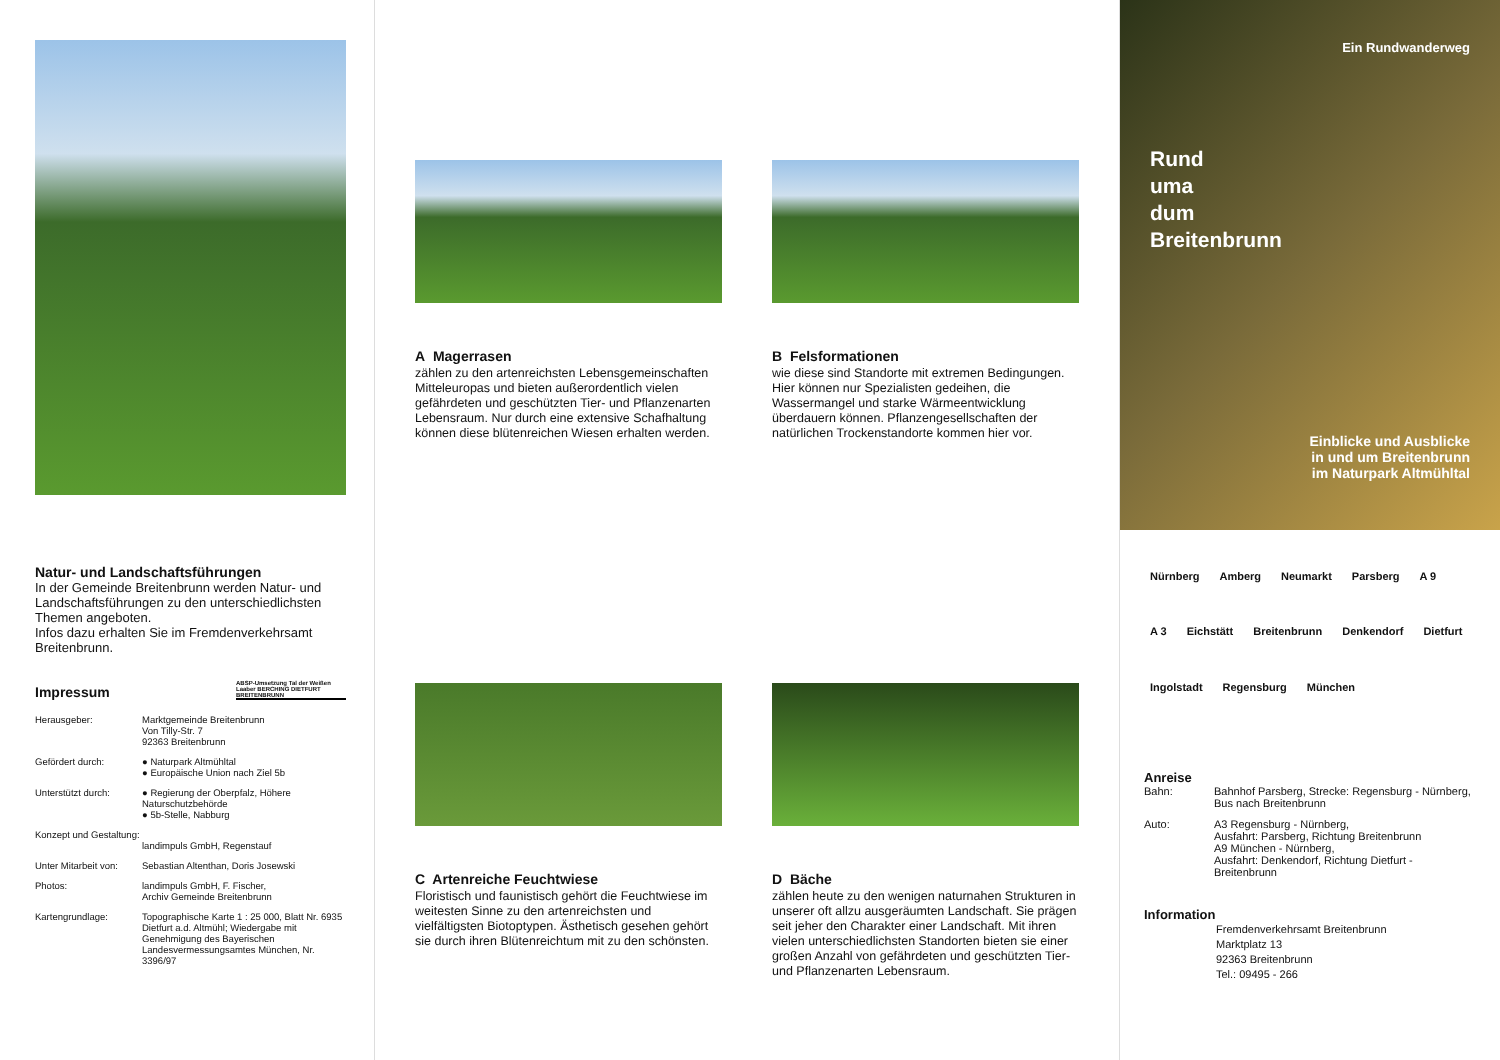Natur- und Landschaftsführungen
In der Gemeinde Breitenbrunn werden Natur- und Landschaftsführungen zu den unterschiedlichsten Themen angeboten.
Infos dazu erhalten Sie im Fremdenverkehrsamt Breitenbrunn.
Impressum
ABSP-Umsetzung Tal der Weißen Laaber BERCHING DIETFURT BREITENBRUNN
| Herausgeber: | Marktgemeinde Breitenbrunn Von Tilly-Str. 7 92363 Breitenbrunn |
| Gefördert durch: | ● Naturpark Altmühltal ● Europäische Union nach Ziel 5b |
| Unterstützt durch: | ● Regierung der Oberpfalz, Höhere Naturschutzbehörde ● 5b-Stelle, Nabburg |
| Konzept und Gestaltung: | landimpuls GmbH, Regenstauf |
| Unter Mitarbeit von: | Sebastian Altenthan, Doris Josewski |
| Photos: | landimpuls GmbH, F. Fischer, Archiv Gemeinde Breitenbrunn |
| Kartengrundlage: | Topographische Karte 1 : 25 000, Blatt Nr. 6935 Dietfurt a.d. Altmühl; Wiedergabe mit Genehmigung des Bayerischen Landesvermessungsamtes München, Nr. 3396/97 |
A Magerrasen
zählen zu den artenreichsten Lebensgemeinschaften Mitteleuropas und bieten außerordentlich vielen gefährdeten und geschützten Tier- und Pflanzenarten Lebensraum. Nur durch eine extensive Schafhaltung können diese blütenreichen Wiesen erhalten werden.
B Felsformationen
wie diese sind Standorte mit extremen Bedingungen. Hier können nur Spezialisten gedeihen, die Wassermangel und starke Wärmeentwicklung überdauern können. Pflanzengesellschaften der natürlichen Trockenstandorte kommen hier vor.
C Artenreiche Feuchtwiese
Floristisch und faunistisch gehört die Feuchtwiese im weitesten Sinne zu den artenreichsten und vielfältigsten Biotoptypen. Ästhetisch gesehen gehört sie durch ihren Blütenreichtum mit zu den schönsten.
D Bäche
zählen heute zu den wenigen naturnahen Strukturen in unserer oft allzu ausgeräumten Landschaft. Sie prägen seit jeher den Charakter einer Landschaft. Mit ihren vielen unterschiedlichsten Standorten bieten sie einer großen Anzahl von gefährdeten und geschützten Tier- und Pflanzenarten Lebensraum.
Ein Rundwanderweg
Rund
uma
dum
Breitenbrunn
Einblicke und Ausblicke
in und um Breitenbrunn
im Naturpark Altmühltal
Nürnberg Amberg Neumarkt Parsberg A 9 A 3 Eichstätt Breitenbrunn Denkendorf Dietfurt Ingolstadt Regensburg München
Anreise
| Bahn: | Bahnhof Parsberg, Strecke: Regensburg - Nürnberg, Bus nach Breitenbrunn |
| Auto: | A3 Regensburg - Nürnberg, Ausfahrt: Parsberg, Richtung Breitenbrunn A9 München - Nürnberg, Ausfahrt: Denkendorf, Richtung Dietfurt - Breitenbrunn |
Information
Fremdenverkehrsamt Breitenbrunn
Marktplatz 13
92363 Breitenbrunn
Tel.: 09495 - 266